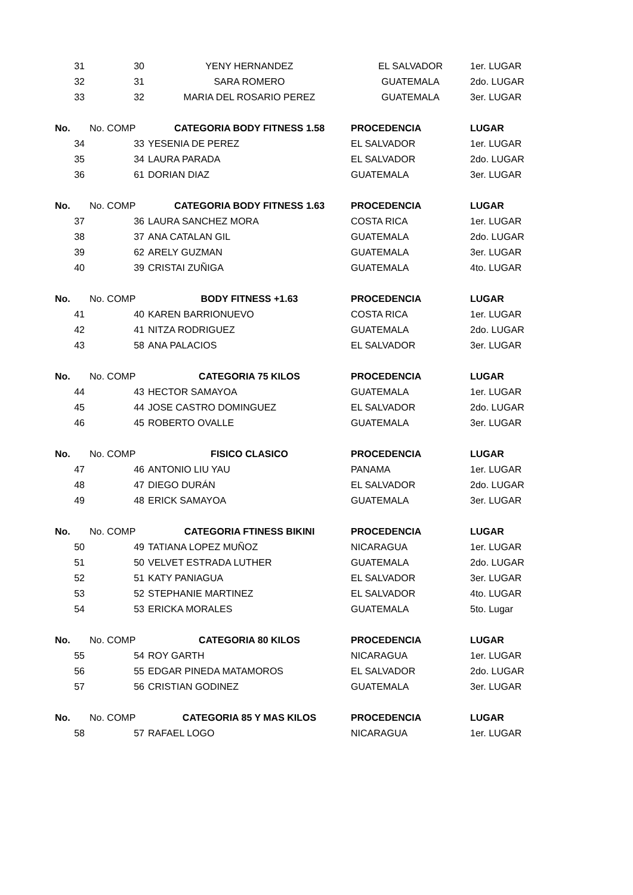| 31 | 30 | YENY HERNANDEZ | EL SALVADOR | 1er. LUGAR |
| 32 | 31 | SARA ROMERO | GUATEMALA | 2do. LUGAR |
| 33 | 32 | MARIA DEL ROSARIO PEREZ | GUATEMALA | 3er. LUGAR |
| No. | No. COMP | CATEGORIA BODY FITNESS 1.58 | PROCEDENCIA | LUGAR |
| 34 | 33 | YESENIA DE PEREZ | EL SALVADOR | 1er. LUGAR |
| 35 | 34 | LAURA PARADA | EL SALVADOR | 2do. LUGAR |
| 36 | 61 | DORIAN DIAZ | GUATEMALA | 3er. LUGAR |
| No. | No. COMP | CATEGORIA BODY FITNESS 1.63 | PROCEDENCIA | LUGAR |
| 37 | 36 | LAURA SANCHEZ MORA | COSTA RICA | 1er. LUGAR |
| 38 | 37 | ANA CATALAN GIL | GUATEMALA | 2do. LUGAR |
| 39 | 62 | ARELY GUZMAN | GUATEMALA | 3er. LUGAR |
| 40 | 39 | CRISTAI ZUÑIGA | GUATEMALA | 4to. LUGAR |
| No. | No. COMP | BODY FITNESS +1.63 | PROCEDENCIA | LUGAR |
| 41 | 40 | KAREN BARRIONUEVO | COSTA RICA | 1er. LUGAR |
| 42 | 41 | NITZA RODRIGUEZ | GUATEMALA | 2do. LUGAR |
| 43 | 58 | ANA PALACIOS | EL SALVADOR | 3er. LUGAR |
| No. | No. COMP | CATEGORIA 75 KILOS | PROCEDENCIA | LUGAR |
| 44 | 43 | HECTOR SAMAYOA | GUATEMALA | 1er. LUGAR |
| 45 | 44 | JOSE CASTRO DOMINGUEZ | EL SALVADOR | 2do. LUGAR |
| 46 | 45 | ROBERTO OVALLE | GUATEMALA | 3er. LUGAR |
| No. | No. COMP | FISICO CLASICO | PROCEDENCIA | LUGAR |
| 47 | 46 | ANTONIO LIU YAU | PANAMA | 1er. LUGAR |
| 48 | 47 | DIEGO DURÁN | EL SALVADOR | 2do. LUGAR |
| 49 | 48 | ERICK SAMAYOA | GUATEMALA | 3er. LUGAR |
| No. | No. COMP | CATEGORIA FTINESS BIKINI | PROCEDENCIA | LUGAR |
| 50 | 49 | TATIANA LOPEZ MUÑOZ | NICARAGUA | 1er. LUGAR |
| 51 | 50 | VELVET ESTRADA LUTHER | GUATEMALA | 2do. LUGAR |
| 52 | 51 | KATY PANIAGUA | EL SALVADOR | 3er. LUGAR |
| 53 | 52 | STEPHANIE MARTINEZ | EL SALVADOR | 4to. LUGAR |
| 54 | 53 | ERICKA MORALES | GUATEMALA | 5to. Lugar |
| No. | No. COMP | CATEGORIA 80 KILOS | PROCEDENCIA | LUGAR |
| 55 | 54 | ROY GARTH | NICARAGUA | 1er. LUGAR |
| 56 | 55 | EDGAR PINEDA MATAMOROS | EL SALVADOR | 2do. LUGAR |
| 57 | 56 | CRISTIAN GODINEZ | GUATEMALA | 3er. LUGAR |
| No. | No. COMP | CATEGORIA 85 Y MAS KILOS | PROCEDENCIA | LUGAR |
| 58 | 57 | RAFAEL LOGO | NICARAGUA | 1er. LUGAR |